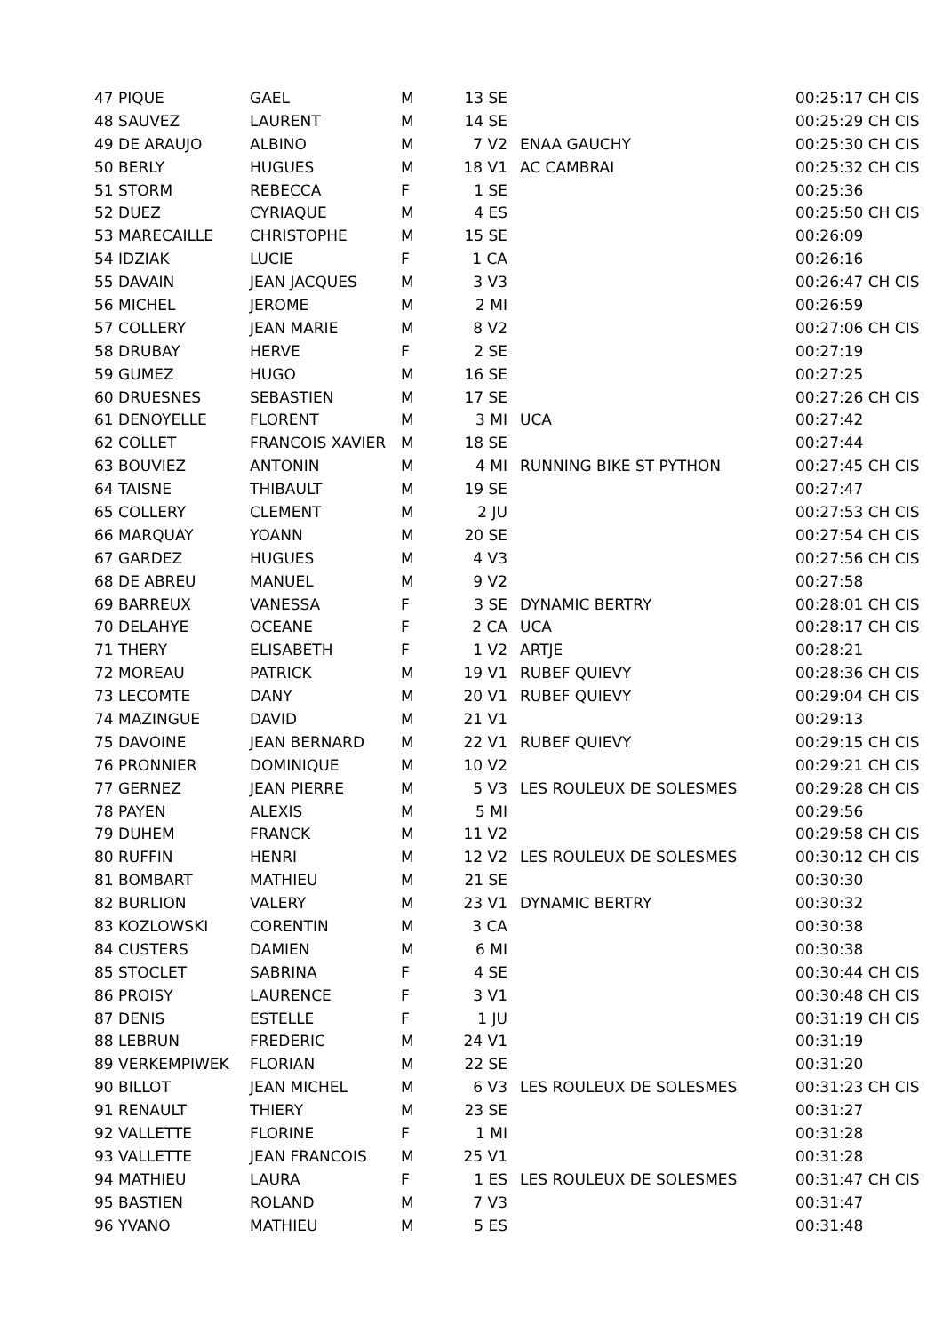| 47 PIQUE | GAEL | M | 13 SE | | 00:25:17 CH CIS |
| 48 SAUVEZ | LAURENT | M | 14 SE | | 00:25:29 CH CIS |
| 49 DE ARAUJO | ALBINO | M | 7 V2 | ENAA GAUCHY | 00:25:30 CH CIS |
| 50 BERLY | HUGUES | M | 18 V1 | AC CAMBRAI | 00:25:32 CH CIS |
| 51 STORM | REBECCA | F | 1 SE | | 00:25:36 |
| 52 DUEZ | CYRIAQUE | M | 4 ES | | 00:25:50 CH CIS |
| 53 MARECAILLE | CHRISTOPHE | M | 15 SE | | 00:26:09 |
| 54 IDZIAK | LUCIE | F | 1 CA | | 00:26:16 |
| 55 DAVAIN | JEAN JACQUES | M | 3 V3 | | 00:26:47 CH CIS |
| 56 MICHEL | JEROME | M | 2 MI | | 00:26:59 |
| 57 COLLERY | JEAN MARIE | M | 8 V2 | | 00:27:06 CH CIS |
| 58 DRUBAY | HERVE | F | 2 SE | | 00:27:19 |
| 59 GUMEZ | HUGO | M | 16 SE | | 00:27:25 |
| 60 DRUESNES | SEBASTIEN | M | 17 SE | | 00:27:26 CH CIS |
| 61 DENOYELLE | FLORENT | M | 3 MI | UCA | 00:27:42 |
| 62 COLLET | FRANCOIS XAVIER | M | 18 SE | | 00:27:44 |
| 63 BOUVIEZ | ANTONIN | M | 4 MI | RUNNING BIKE ST PYTHON | 00:27:45 CH CIS |
| 64 TAISNE | THIBAULT | M | 19 SE | | 00:27:47 |
| 65 COLLERY | CLEMENT | M | 2 JU | | 00:27:53 CH CIS |
| 66 MARQUAY | YOANN | M | 20 SE | | 00:27:54 CH CIS |
| 67 GARDEZ | HUGUES | M | 4 V3 | | 00:27:56 CH CIS |
| 68 DE ABREU | MANUEL | M | 9 V2 | | 00:27:58 |
| 69 BARREUX | VANESSA | F | 3 SE | DYNAMIC BERTRY | 00:28:01 CH CIS |
| 70 DELAHYE | OCEANE | F | 2 CA | UCA | 00:28:17 CH CIS |
| 71 THERY | ELISABETH | F | 1 V2 | ARTJE | 00:28:21 |
| 72 MOREAU | PATRICK | M | 19 V1 | RUBEF QUIEVY | 00:28:36 CH CIS |
| 73 LECOMTE | DANY | M | 20 V1 | RUBEF QUIEVY | 00:29:04 CH CIS |
| 74 MAZINGUE | DAVID | M | 21 V1 | | 00:29:13 |
| 75 DAVOINE | JEAN BERNARD | M | 22 V1 | RUBEF QUIEVY | 00:29:15 CH CIS |
| 76 PRONNIER | DOMINIQUE | M | 10 V2 | | 00:29:21 CH CIS |
| 77 GERNEZ | JEAN PIERRE | M | 5 V3 | LES ROULEUX DE SOLESMES | 00:29:28 CH CIS |
| 78 PAYEN | ALEXIS | M | 5 MI | | 00:29:56 |
| 79 DUHEM | FRANCK | M | 11 V2 | | 00:29:58 CH CIS |
| 80 RUFFIN | HENRI | M | 12 V2 | LES ROULEUX DE SOLESMES | 00:30:12 CH CIS |
| 81 BOMBART | MATHIEU | M | 21 SE | | 00:30:30 |
| 82 BURLION | VALERY | M | 23 V1 | DYNAMIC BERTRY | 00:30:32 |
| 83 KOZLOWSKI | CORENTIN | M | 3 CA | | 00:30:38 |
| 84 CUSTERS | DAMIEN | M | 6 MI | | 00:30:38 |
| 85 STOCLET | SABRINA | F | 4 SE | | 00:30:44 CH CIS |
| 86 PROISY | LAURENCE | F | 3 V1 | | 00:30:48 CH CIS |
| 87 DENIS | ESTELLE | F | 1 JU | | 00:31:19 CH CIS |
| 88 LEBRUN | FREDERIC | M | 24 V1 | | 00:31:19 |
| 89 VERKEMPIWEK | FLORIAN | M | 22 SE | | 00:31:20 |
| 90 BILLOT | JEAN MICHEL | M | 6 V3 | LES ROULEUX DE SOLESMES | 00:31:23 CH CIS |
| 91 RENAULT | THIERY | M | 23 SE | | 00:31:27 |
| 92 VALLETTE | FLORINE | F | 1 MI | | 00:31:28 |
| 93 VALLETTE | JEAN FRANCOIS | M | 25 V1 | | 00:31:28 |
| 94 MATHIEU | LAURA | F | 1 ES | LES ROULEUX DE SOLESMES | 00:31:47 CH CIS |
| 95 BASTIEN | ROLAND | M | 7 V3 | | 00:31:47 |
| 96 YVANO | MATHIEU | M | 5 ES | | 00:31:48 |